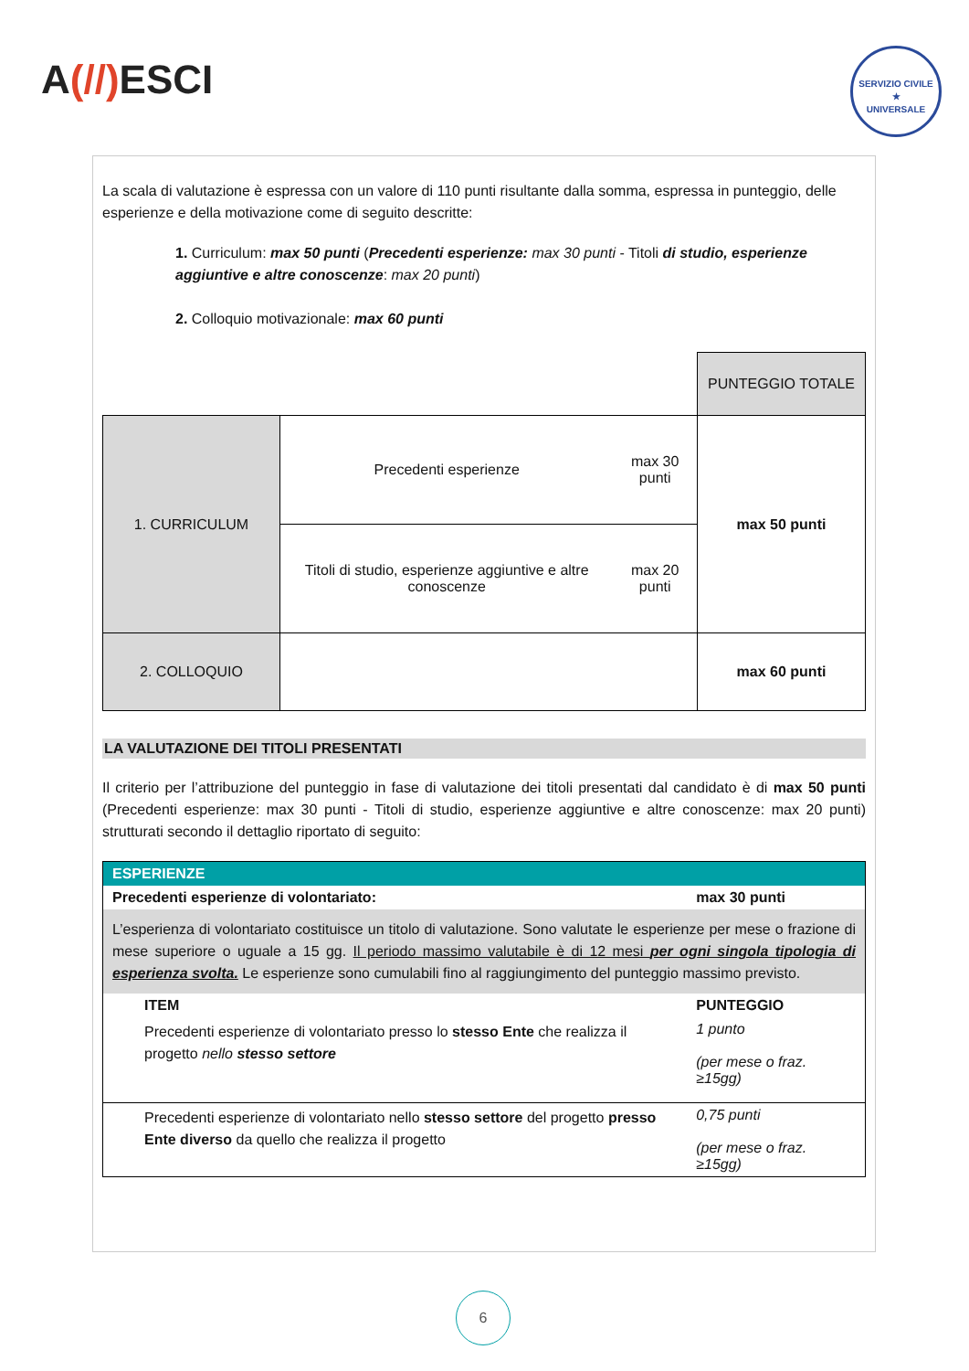A(//) ESCI
SERVIZIO CIVILE
★
UNIVERSALE
La scala di valutazione è espressa con un valore di 110 punti risultante dalla somma, espressa in punteggio, delle esperienze e della motivazione come di seguito descritte:
1. Curriculum: max 50 punti (Precedenti esperienze: max 30 punti - Titoli di studio, esperienze aggiuntive e altre conoscenze: max 20 punti)
2. Colloquio motivazionale: max 60 punti
| | | | PUNTEGGIO TOTALE |
| 1. CURRICULUM | Precedenti esperienze | max 30 punti | max 50 punti |
| | Titoli di studio, esperienze aggiuntive e altre conoscenze | max 20 punti | |
| 2. COLLOQUIO | | | max 60 punti |
LA VALUTAZIONE DEI TITOLI PRESENTATI
Il criterio per l’attribuzione del punteggio in fase di valutazione dei titoli presentati dal candidato è di max 50 punti (Precedenti esperienze: max 30 punti - Titoli di studio, esperienze aggiuntive e altre conoscenze: max 20 punti) strutturati secondo il dettaglio riportato di seguito:
| ESPERIENZE | |
| Precedenti esperienze di volontariato: | max 30 punti |
| L’esperienza di volontariato costituisce un titolo di valutazione. Sono valutate le esperienze per mese o frazione di mese superiore o uguale a 15 gg. Il periodo massimo valutabile è di 12 mesi per ogni singola tipologia di esperienza svolta. Le esperienze sono cumulabili fino al raggiungimento del punteggio massimo previsto. | |
| ITEM | PUNTEGGIO |
| Precedenti esperienze di volontariato presso lo stesso Ente che realizza il progetto nello stesso settore | 1 punto (per mese o fraz. ≥15gg) |
| Precedenti esperienze di volontariato nello stesso settore del progetto presso Ente diverso da quello che realizza il progetto | 0,75 punti (per mese o fraz. ≥15gg) |
6